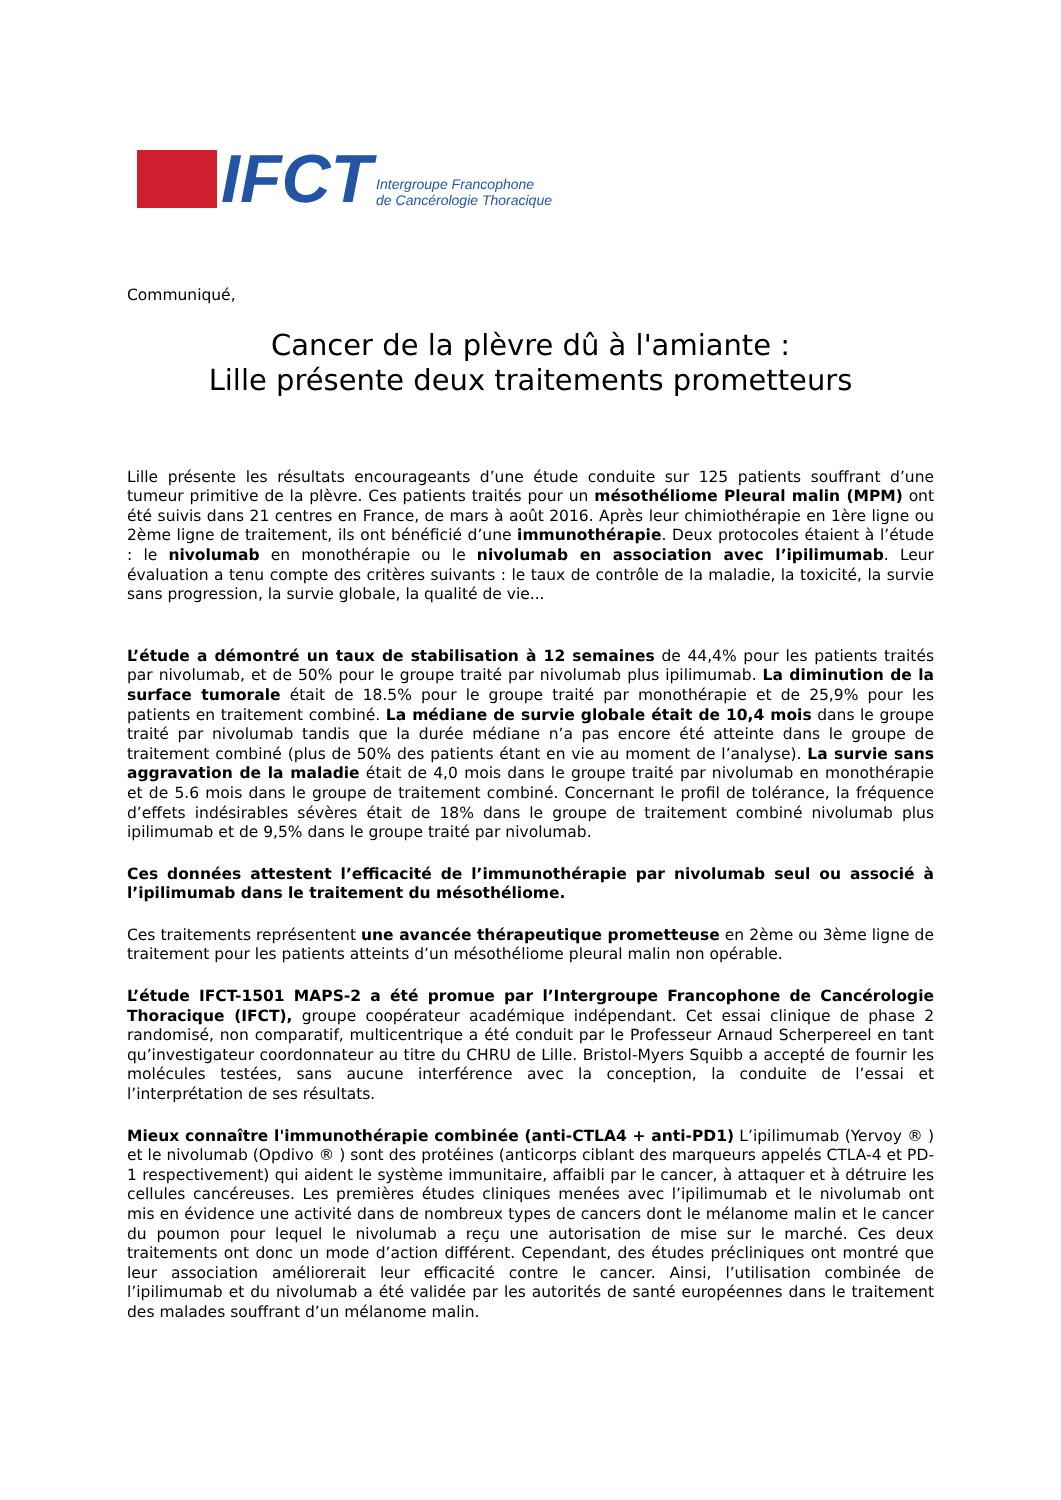IFCT
Intergroupe Francophone
de Cancérologie Thoracique
Communiqué,
Cancer de la plèvre dû à l'amiante :
Lille présente deux traitements prometteurs
Lille présente les résultats encourageants d’une étude conduite sur 125 patients souffrant d’une tumeur primitive de la plèvre. Ces patients traités pour un mésothéliome Pleural malin (MPM) ont été suivis dans 21 centres en France, de mars à août 2016. Après leur chimiothérapie en 1ère ligne ou 2ème ligne de traitement, ils ont bénéficié d’une immunothérapie. Deux protocoles étaient à l’étude : le nivolumab en monothérapie ou le nivolumab en association avec l’ipilimumab. Leur évaluation a tenu compte des critères suivants : le taux de contrôle de la maladie, la toxicité, la survie sans progression, la survie globale, la qualité de vie...
L’étude a démontré un taux de stabilisation à 12 semaines de 44,4% pour les patients traités par nivolumab, et de 50% pour le groupe traité par nivolumab plus ipilimumab. La diminution de la surface tumorale était de 18.5% pour le groupe traité par monothérapie et de 25,9% pour les patients en traitement combiné. La médiane de survie globale était de 10,4 mois dans le groupe traité par nivolumab tandis que la durée médiane n’a pas encore été atteinte dans le groupe de traitement combiné (plus de 50% des patients étant en vie au moment de l’analyse). La survie sans aggravation de la maladie était de 4,0 mois dans le groupe traité par nivolumab en monothérapie et de 5.6 mois dans le groupe de traitement combiné. Concernant le profil de tolérance, la fréquence d’effets indésirables sévères était de 18% dans le groupe de traitement combiné nivolumab plus ipilimumab et de 9,5% dans le groupe traité par nivolumab.
Ces données attestent l’efficacité de l’immunothérapie par nivolumab seul ou associé à l’ipilimumab dans le traitement du mésothéliome.
Ces traitements représentent une avancée thérapeutique prometteuse en 2ème ou 3ème ligne de traitement pour les patients atteints d’un mésothéliome pleural malin non opérable.
L’étude IFCT-1501 MAPS-2 a été promue par l’Intergroupe Francophone de Cancérologie Thoracique (IFCT), groupe coopérateur académique indépendant. Cet essai clinique de phase 2 randomisé, non comparatif, multicentrique a été conduit par le Professeur Arnaud Scherpereel en tant qu’investigateur coordonnateur au titre du CHRU de Lille. Bristol-Myers Squibb a accepté de fournir les molécules testées, sans aucune interférence avec la conception, la conduite de l’essai et l’interprétation de ses résultats.
Mieux connaître l'immunothérapie combinée (anti-CTLA4 + anti-PD1) L’ipilimumab (Yervoy ® ) et le nivolumab (Opdivo ® ) sont des protéines (anticorps ciblant des marqueurs appelés CTLA-4 et PD-1 respectivement) qui aident le système immunitaire, affaibli par le cancer, à attaquer et à détruire les cellules cancéreuses. Les premières études cliniques menées avec l’ipilimumab et le nivolumab ont mis en évidence une activité dans de nombreux types de cancers dont le mélanome malin et le cancer du poumon pour lequel le nivolumab a reçu une autorisation de mise sur le marché. Ces deux traitements ont donc un mode d’action différent. Cependant, des études précliniques ont montré que leur association améliorerait leur efficacité contre le cancer. Ainsi, l’utilisation combinée de l’ipilimumab et du nivolumab a été validée par les autorités de santé européennes dans le traitement des malades souffrant d’un mélanome malin.